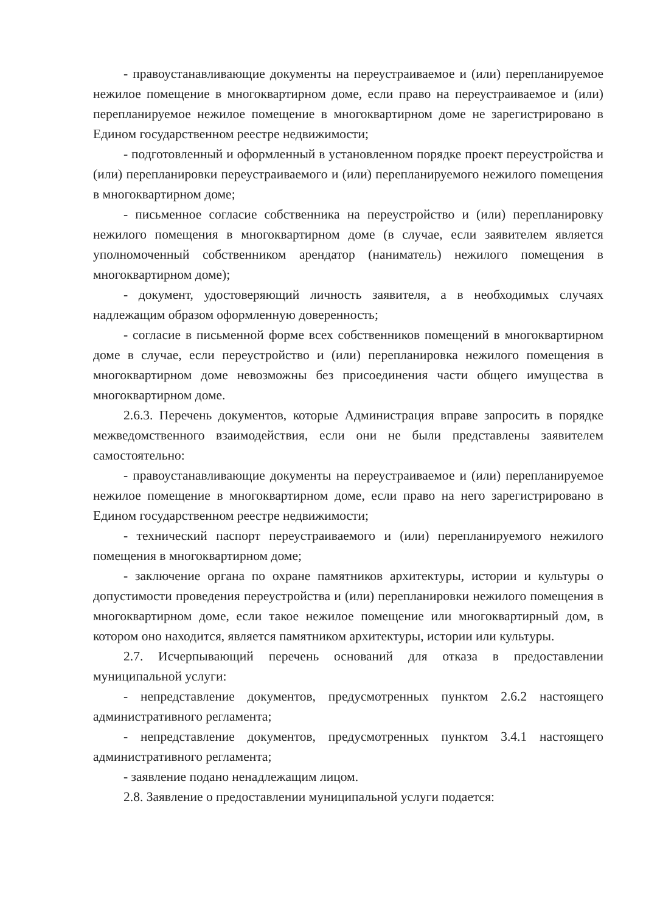- правоустанавливающие документы на переустраиваемое и (или) перепланируемое нежилое помещение в многоквартирном доме, если право на переустраиваемое и (или) перепланируемое нежилое помещение в многоквартирном доме не зарегистрировано в Едином государственном реестре недвижимости;
- подготовленный и оформленный в установленном порядке проект переустройства и (или) перепланировки переустраиваемого и (или) перепланируемого нежилого помещения в многоквартирном доме;
- письменное согласие собственника на переустройство и (или) перепланировку нежилого помещения в многоквартирном доме (в случае, если заявителем является уполномоченный собственником арендатор (наниматель) нежилого помещения в многоквартирном доме);
- документ, удостоверяющий личность заявителя, а в необходимых случаях надлежащим образом оформленную доверенность;
- согласие в письменной форме всех собственников помещений в многоквартирном доме в случае, если переустройство и (или) перепланировка нежилого помещения в многоквартирном доме невозможны без присоединения части общего имущества в многоквартирном доме.
2.6.3. Перечень документов, которые Администрация вправе запросить в порядке межведомственного взаимодействия, если они не были представлены заявителем самостоятельно:
- правоустанавливающие документы на переустраиваемое и (или) перепланируемое нежилое помещение в многоквартирном доме, если право на него зарегистрировано в Едином государственном реестре недвижимости;
- технический паспорт переустраиваемого и (или) перепланируемого нежилого помещения в многоквартирном доме;
- заключение органа по охране памятников архитектуры, истории и культуры о допустимости проведения переустройства и (или) перепланировки нежилого помещения в многоквартирном доме, если такое нежилое помещение или многоквартирный дом, в котором оно находится, является памятником архитектуры, истории или культуры.
2.7. Исчерпывающий перечень оснований для отказа в предоставлении муниципальной услуги:
- непредставление документов, предусмотренных пунктом 2.6.2 настоящего административного регламента;
- непредставление документов, предусмотренных пунктом 3.4.1 настоящего административного регламента;
- заявление подано ненадлежащим лицом.
2.8. Заявление о предоставлении муниципальной услуги подается: